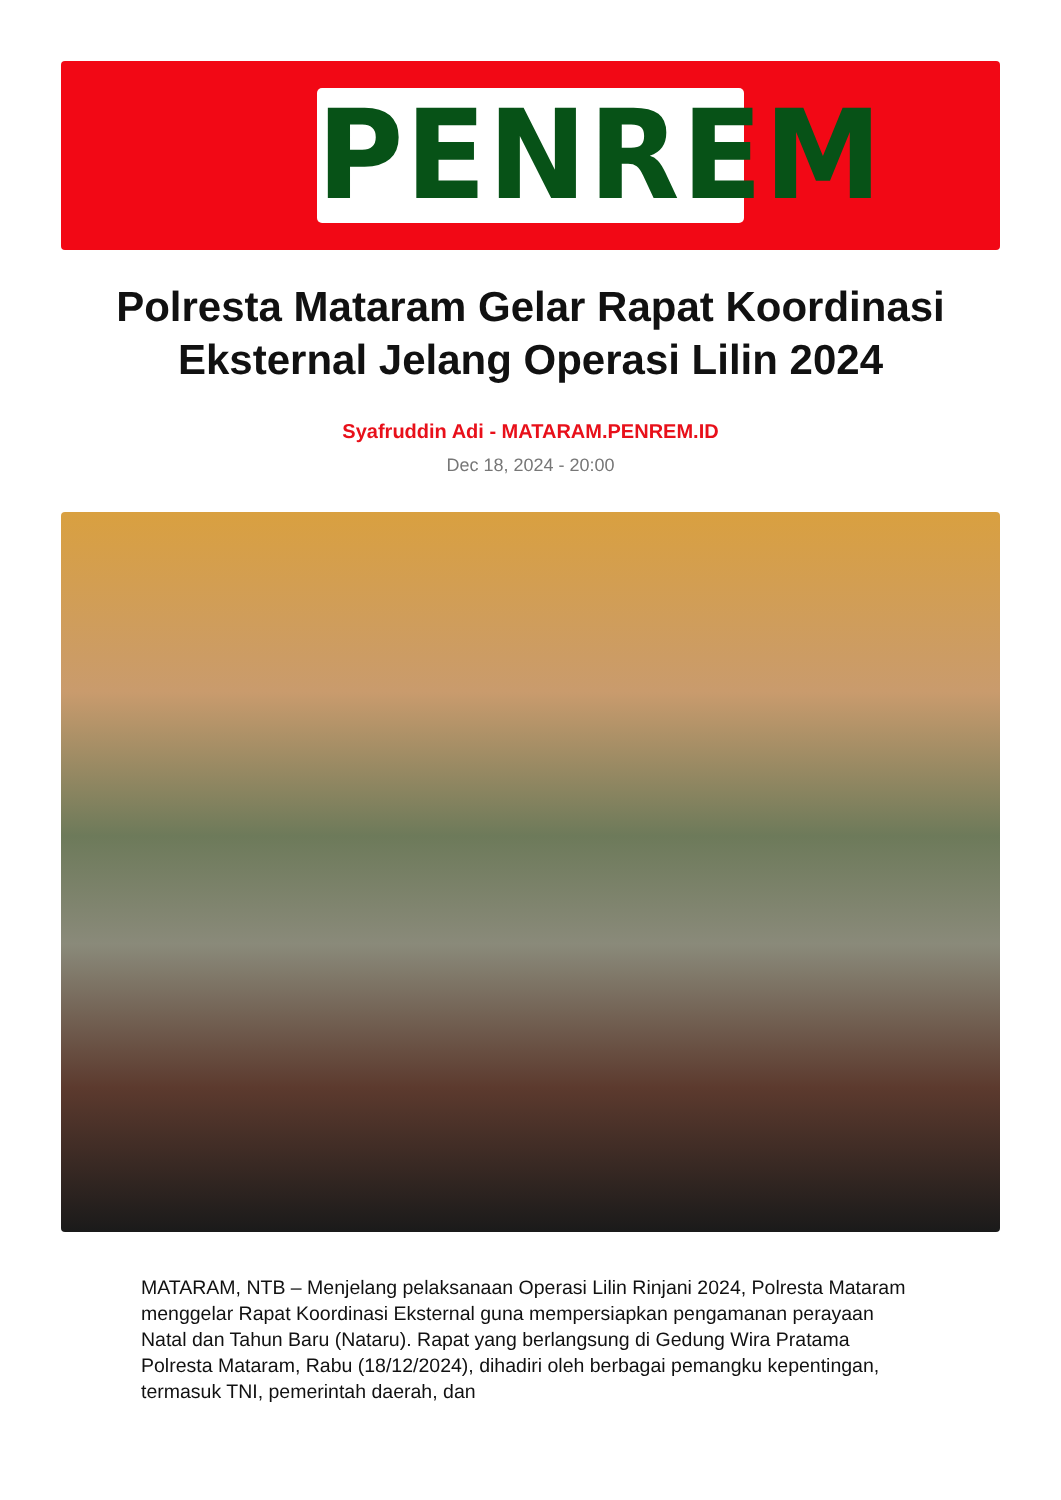PENREM
Polresta Mataram Gelar Rapat Koordinasi Eksternal Jelang Operasi Lilin 2024
Syafruddin Adi - MATARAM.PENREM.ID
Dec 18, 2024 - 20:00
MATARAM, NTB – Menjelang pelaksanaan Operasi Lilin Rinjani 2024, Polresta Mataram menggelar Rapat Koordinasi Eksternal guna mempersiapkan pengamanan perayaan Natal dan Tahun Baru (Nataru). Rapat yang berlangsung di Gedung Wira Pratama Polresta Mataram, Rabu (18/12/2024), dihadiri oleh berbagai pemangku kepentingan, termasuk TNI, pemerintah daerah, dan